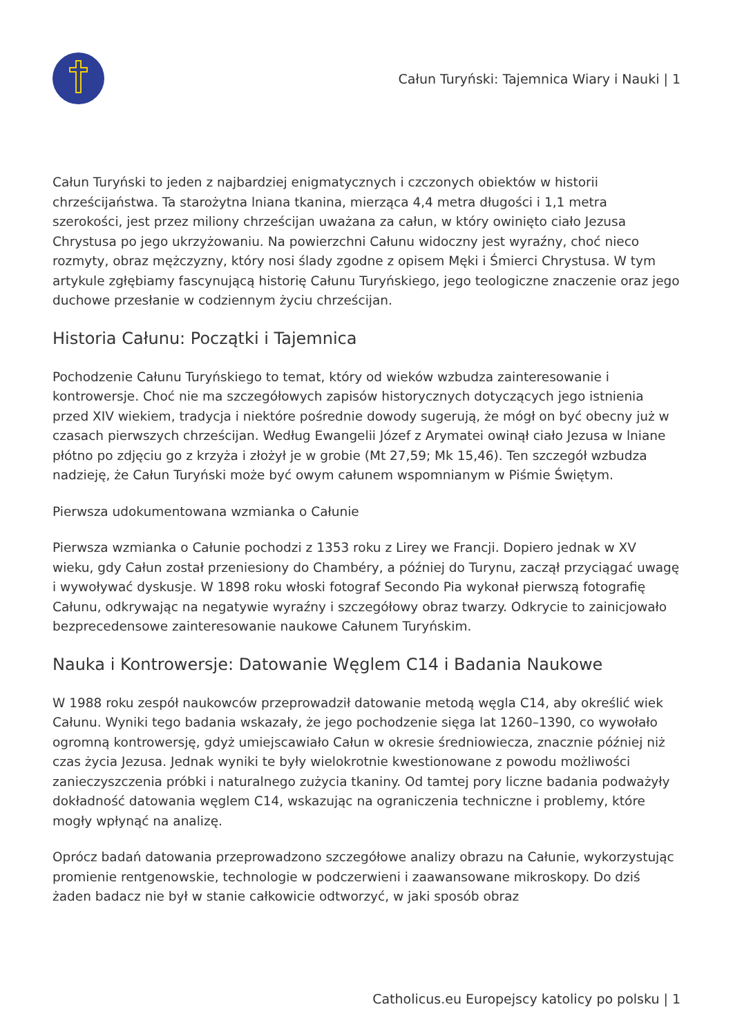Całun Turyński: Tajemnica Wiary i Nauki | 1
Całun Turyński to jeden z najbardziej enigmatycznych i czczonych obiektów w historii chrześcijaństwa. Ta starożytna lniana tkanina, mierząca 4,4 metra długości i 1,1 metra szerokości, jest przez miliony chrześcijan uważana za całun, w który owinięto ciało Jezusa Chrystusa po jego ukrzyżowaniu. Na powierzchni Całunu widoczny jest wyraźny, choć nieco rozmyty, obraz mężczyzny, który nosi ślady zgodne z opisem Męki i Śmierci Chrystusa. W tym artykule zgłębiamy fascynującą historię Całunu Turyńskiego, jego teologiczne znaczenie oraz jego duchowe przesłanie w codziennym życiu chrześcijan.
Historia Całunu: Początki i Tajemnica
Pochodzenie Całunu Turyńskiego to temat, który od wieków wzbudza zainteresowanie i kontrowersje. Choć nie ma szczegółowych zapisów historycznych dotyczących jego istnienia przed XIV wiekiem, tradycja i niektóre pośrednie dowody sugerują, że mógł on być obecny już w czasach pierwszych chrześcijan. Według Ewangelii Józef z Arymatei owinął ciało Jezusa w lniane płótno po zdjęciu go z krzyża i złożył je w grobie (Mt 27,59; Mk 15,46). Ten szczegół wzbudza nadzieję, że Całun Turyński może być owym całunem wspomnianym w Piśmie Świętym.
Pierwsza udokumentowana wzmianka o Całunie
Pierwsza wzmianka o Całunie pochodzi z 1353 roku z Lirey we Francji. Dopiero jednak w XV wieku, gdy Całun został przeniesiony do Chambéry, a później do Turynu, zaczął przyciągać uwagę i wywoływać dyskusje. W 1898 roku włoski fotograf Secondo Pia wykonał pierwszą fotografię Całunu, odkrywając na negatywie wyraźny i szczegółowy obraz twarzy. Odkrycie to zainicjowało bezprecedensowe zainteresowanie naukowe Całunem Turyńskim.
Nauka i Kontrowersje: Datowanie Węglem C14 i Badania Naukowe
W 1988 roku zespół naukowców przeprowadził datowanie metodą węgla C14, aby określić wiek Całunu. Wyniki tego badania wskazały, że jego pochodzenie sięga lat 1260–1390, co wywołało ogromną kontrowersję, gdyż umiejscawiało Całun w okresie średniowiecza, znacznie później niż czas życia Jezusa. Jednak wyniki te były wielokrotnie kwestionowane z powodu możliwości zanieczyszczenia próbki i naturalnego zużycia tkaniny. Od tamtej pory liczne badania podważyły dokładność datowania węglem C14, wskazując na ograniczenia techniczne i problemy, które mogły wpłynąć na analizę.
Oprócz badań datowania przeprowadzono szczegółowe analizy obrazu na Całunie, wykorzystując promienie rentgenowskie, technologie w podczerwieni i zaawansowane mikroskopy. Do dziś żaden badacz nie był w stanie całkowicie odtworzyć, w jaki sposób obraz
Catholicus.eu Europejscy katolicy po polsku | 1